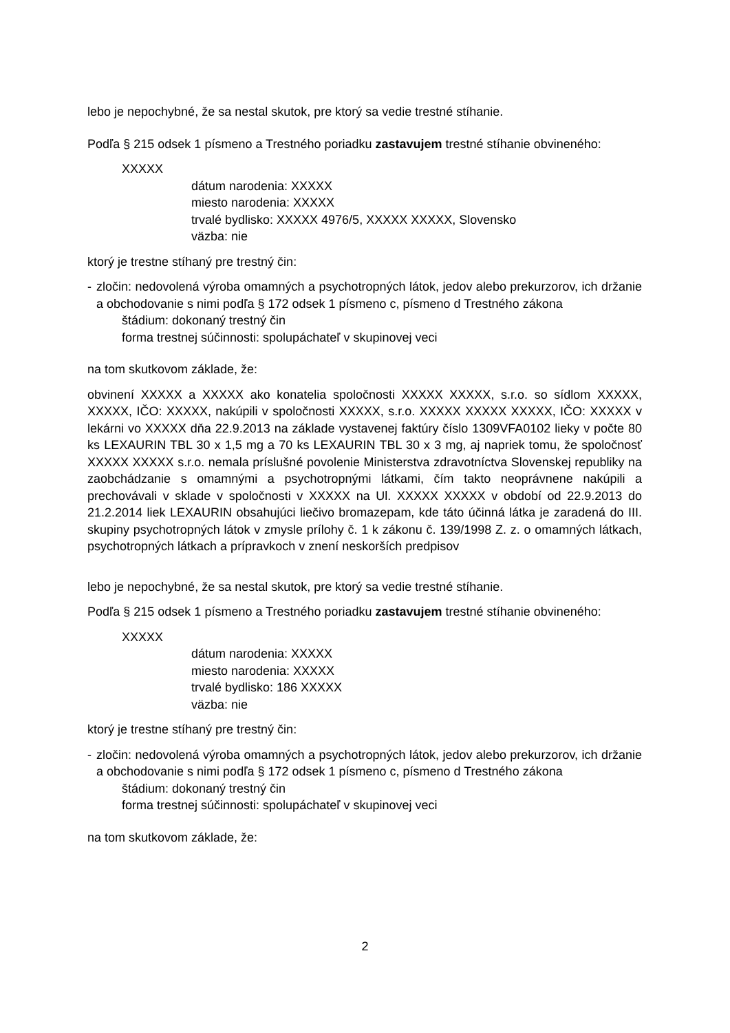lebo je nepochybné, že sa nestal skutok, pre ktorý sa vedie trestné stíhanie.
Podľa § 215 odsek 1 písmeno a Trestného poriadku zastavujem trestné stíhanie obvineného:
XXXXX
dátum narodenia: XXXXX
miesto narodenia: XXXXX
trvalé bydlisko: XXXXX 4976/5, XXXXX XXXXX, Slovensko
väzba: nie
ktorý je trestne stíhaný pre trestný čin:
- zločin: nedovolená výroba omamných a psychotropných látok, jedov alebo prekurzorov, ich držanie a obchodovanie s nimi podľa § 172 odsek 1 písmeno c, písmeno d Trestného zákona
štádium: dokonaný trestný čin
forma trestnej súčinnosti: spolupáchateľ v skupinovej veci
na tom skutkovom základe, že:
obvinení XXXXX a XXXXX ako konatelia spoločnosti XXXXX XXXXX, s.r.o. so sídlom XXXXX, XXXXX, IČO: XXXXX, nakúpili v spoločnosti XXXXX, s.r.o. XXXXX XXXXX XXXXX, IČO: XXXXX v lekárni vo XXXXX dňa 22.9.2013 na základe vystavenej faktúry číslo 1309VFA0102 lieky v počte 80 ks LEXAURIN TBL 30 x 1,5 mg a 70 ks LEXAURIN TBL 30 x 3 mg, aj napriek tomu, že spoločnosť XXXXX XXXXX s.r.o. nemala príslušné povolenie Ministerstva zdravotníctva Slovenskej republiky na zaobchádzanie s omamnými a psychotropnými látkami, čím takto neoprávnene nakúpili a prechovávali v sklade v spoločnosti v XXXXX na Ul. XXXXX XXXXX v období od 22.9.2013 do 21.2.2014 liek LEXAURIN obsahujúci liečivo bromazepam, kde táto účinná látka je zaradená do III. skupiny psychotropných látok v zmysle prílohy č. 1 k zákonu č. 139/1998 Z. z. o omamných látkach, psychotropných látkach a prípravkoch v znení neskorších predpisov
lebo je nepochybné, že sa nestal skutok, pre ktorý sa vedie trestné stíhanie.
Podľa § 215 odsek 1 písmeno a Trestného poriadku zastavujem trestné stíhanie obvineného:
XXXXX
dátum narodenia: XXXXX
miesto narodenia: XXXXX
trvalé bydlisko: 186 XXXXX
väzba: nie
ktorý je trestne stíhaný pre trestný čin:
- zločin: nedovolená výroba omamných a psychotropných látok, jedov alebo prekurzorov, ich držanie a obchodovanie s nimi podľa § 172 odsek 1 písmeno c, písmeno d Trestného zákona
štádium: dokonaný trestný čin
forma trestnej súčinnosti: spolupáchateľ v skupinovej veci
na tom skutkovom základe, že:
2